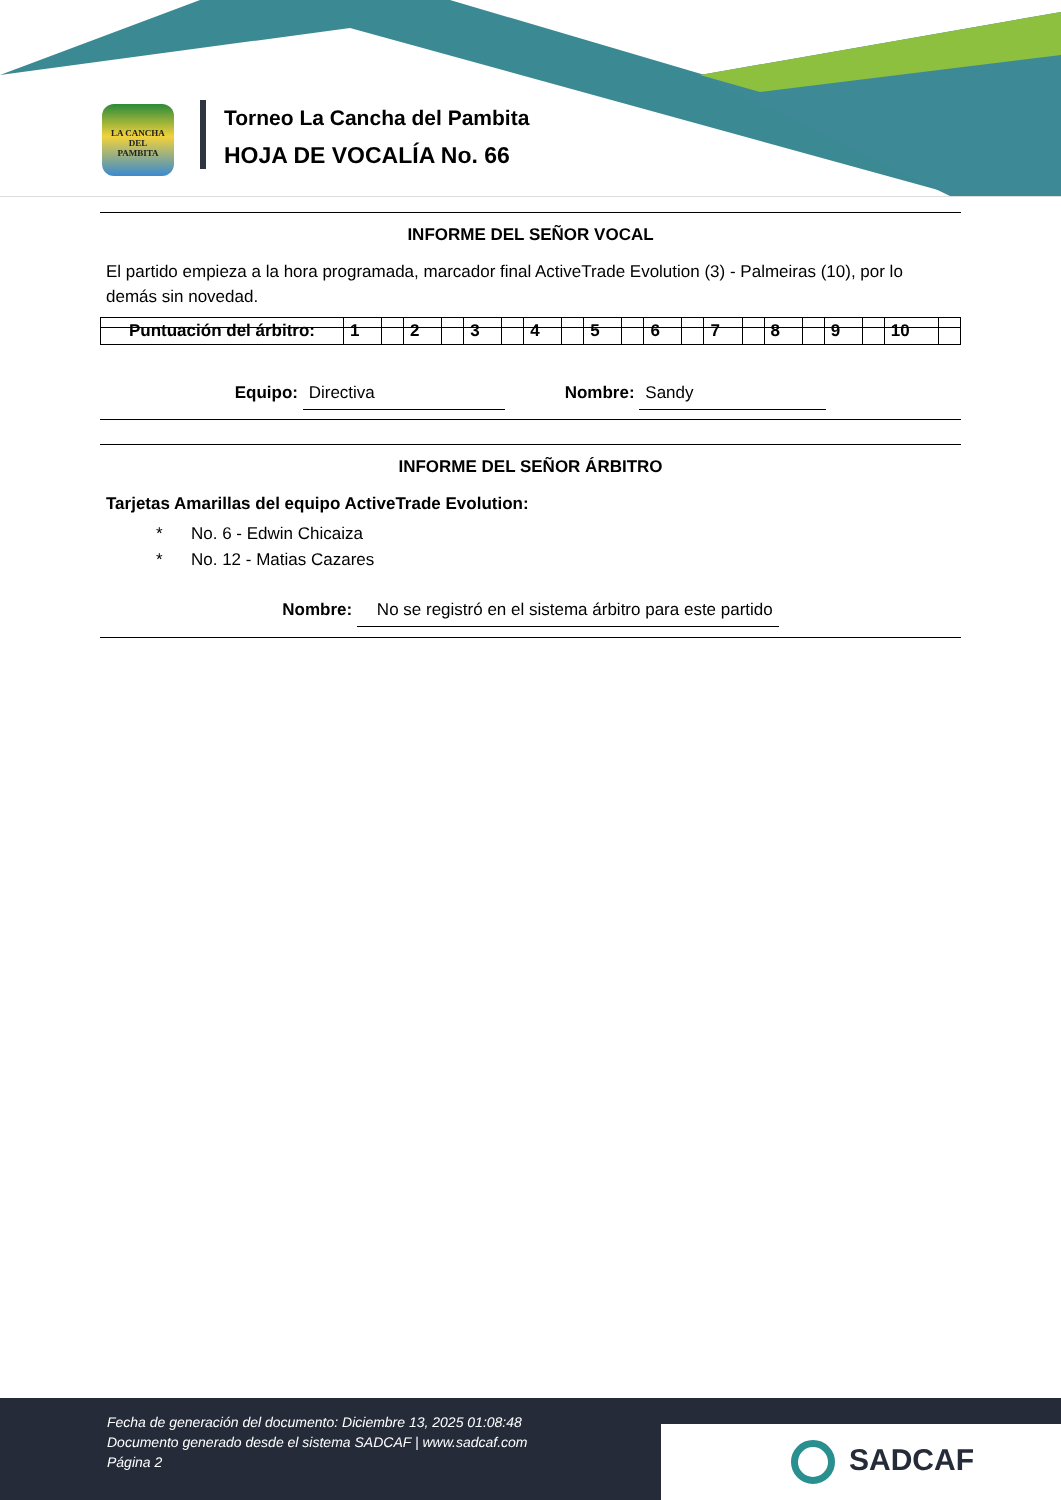LA CANCHA
DEL
PAMBITA
Torneo La Cancha del Pambita
HOJA DE VOCALÍA No. 66
INFORME DEL SEÑOR VOCAL
El partido empieza a la hora programada, marcador final ActiveTrade Evolution (3) - Palmeiras (10), por lo demás sin novedad.
| Puntuación del árbitro: | 1 | | 2 | | 3 | | 4 | | 5 | | 6 | | 7 | | 8 | | 9 | | 10 | |
Equipo: Directiva Nombre: Sandy
INFORME DEL SEÑOR ÁRBITRO
Tarjetas Amarillas del equipo ActiveTrade Evolution:
* No. 6 - Edwin Chicaiza
* No. 12 - Matias Cazares
Nombre: No se registró en el sistema árbitro para este partido
Fecha de generación del documento: Diciembre 13, 2025 01:08:48
Documento generado desde el sistema SADCAF | www.sadcaf.com
Página 2
SADCAF